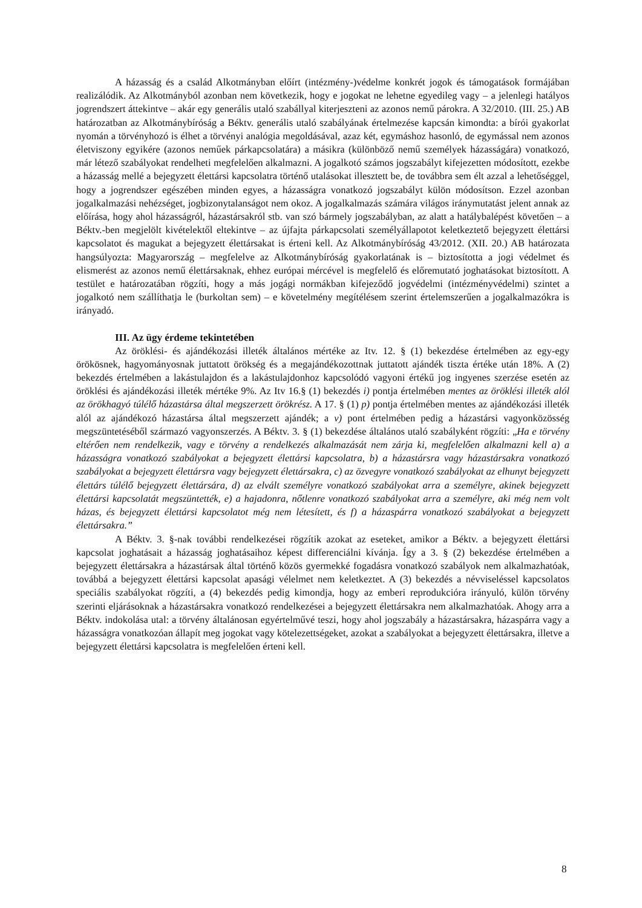A házasság és a család Alkotmányban előírt (intézmény-)védelme konkrét jogok és támogatások formájában realizálódik. Az Alkotmányból azonban nem következik, hogy e jogokat ne lehetne egyedileg vagy – a jelenlegi hatályos jogrendszert áttekintve – akár egy generális utaló szabállyal kiterjeszteni az azonos nemű párokra. A 32/2010. (III. 25.) AB határozatban az Alkotmánybíróság a Béktv. generális utaló szabályának értelmezése kapcsán kimondta: a bírói gyakorlat nyomán a törvényhozó is élhet a törvényi analógia megoldásával, azaz két, egymáshoz hasonló, de egymással nem azonos életviszony egyikére (azonos neműek párkapcsolatára) a másikra (különböző nemű személyek házasságára) vonatkozó, már létező szabályokat rendelheti megfelelően alkalmazni. A jogalkotó számos jogszabályt kifejezetten módosított, ezekbe a házasság mellé a bejegyzett élettársi kapcsolatra történő utalásokat illesztett be, de továbbra sem élt azzal a lehetőséggel, hogy a jogrendszer egészében minden egyes, a házasságra vonatkozó jogszabályt külön módosítson. Ezzel azonban jogalkalmazási nehézséget, jogbizonytalanságot nem okoz. A jogalkalmazás számára világos iránymutatást jelent annak az előírása, hogy ahol házasságról, házastársakról stb. van szó bármely jogszabályban, az alatt a hatálybalépést követően – a Béktv.-ben megjelölt kivételektől eltekintve – az újfajta párkapcsolati személyállapotot keletkeztető bejegyzett élettársi kapcsolatot és magukat a bejegyzett élettársakat is érteni kell. Az Alkotmánybíróság 43/2012. (XII. 20.) AB határozata hangsúlyozta: Magyarország – megfelelve az Alkotmánybíróság gyakorlatának is – biztosította a jogi védelmet és elismerést az azonos nemű élettársaknak, ehhez európai mércével is megfelelő és előremutató joghatásokat biztosított. A testület e határozatában rögzíti, hogy a más jogági normákban kifejeződő jogvédelmi (intézményvédelmi) szintet a jogalkotó nem szállíthatja le (burkoltan sem) – e követelmény megítélésem szerint értelemszerűen a jogalkalmazókra is irányadó.
III. Az ügy érdeme tekintetében
Az öröklési- és ajándékozási illeték általános mértéke az Itv. 12. § (1) bekezdése értelmében az egy-egy örökösnek, hagyományosnak juttatott örökség és a megajándékozottnak juttatott ajándék tiszta értéke után 18%. A (2) bekezdés értelmében a lakástulajdon és a lakástulajdonhoz kapcsolódó vagyoni értékű jog ingyenes szerzése esetén az öröklési és ajándékozási illeték mértéke 9%. Az Itv 16.§ (1) bekezdés i) pontja értelmében mentes az öröklési illeték alól az örökhagyó túlélő házastársa által megszerzett örökrész. A 17. § (1) p) pontja értelmében mentes az ajándékozási illeték alól az ajándékozó házastársa által megszerzett ajándék; a v) pont értelmében pedig a házastársi vagyonközösség megszüntetéséből származó vagyonszerzés. A Béktv. 3. § (1) bekezdése általános utaló szabályként rögzíti: „Ha e törvény eltérően nem rendelkezik, vagy e törvény a rendelkezés alkalmazását nem zárja ki, megfelelően alkalmazni kell a) a házasságra vonatkozó szabályokat a bejegyzett élettársi kapcsolatra, b) a házastársra vagy házastársakra vonatkozó szabályokat a bejegyzett élettársra vagy bejegyzett élettársakra, c) az özvegyre vonatkozó szabályokat az elhunyt bejegyzett élettárs túlélő bejegyzett élettársára, d) az elvált személyre vonatkozó szabályokat arra a személyre, akinek bejegyzett élettársi kapcsolatát megszüntették, e) a hajadonra, nőtlenre vonatkozó szabályokat arra a személyre, aki még nem volt házas, és bejegyzett élettársi kapcsolatot még nem létesített, és f) a házaspárra vonatkozó szabályokat a bejegyzett élettársakra.”
A Béktv. 3. §-nak további rendelkezései rögzítik azokat az eseteket, amikor a Béktv. a bejegyzett élettársi kapcsolat joghatásait a házasság joghatásaihoz képest differenciálni kívánja. Így a 3. § (2) bekezdése értelmében a bejegyzett élettársakra a házastársak által történő közös gyermekké fogadásra vonatkozó szabályok nem alkalmazhatóak, továbbá a bejegyzett élettársi kapcsolat apasági vélelmet nem keletkeztet. A (3) bekezdés a névviseléssel kapcsolatos speciális szabályokat rögzíti, a (4) bekezdés pedig kimondja, hogy az emberi reprodukcióra irányuló, külön törvény szerinti eljárásoknak a házastársakra vonatkozó rendelkezései a bejegyzett élettársakra nem alkalmazhatóak. Ahogy arra a Béktv. indokolása utal: a törvény általánosan egyértelművé teszi, hogy ahol jogszabály a házastársakra, házaspárra vagy a házasságra vonatkozóan állapít meg jogokat vagy kötelezettségeket, azokat a szabályokat a bejegyzett élettársakra, illetve a bejegyzett élettársi kapcsolatra is megfelelően érteni kell.
8